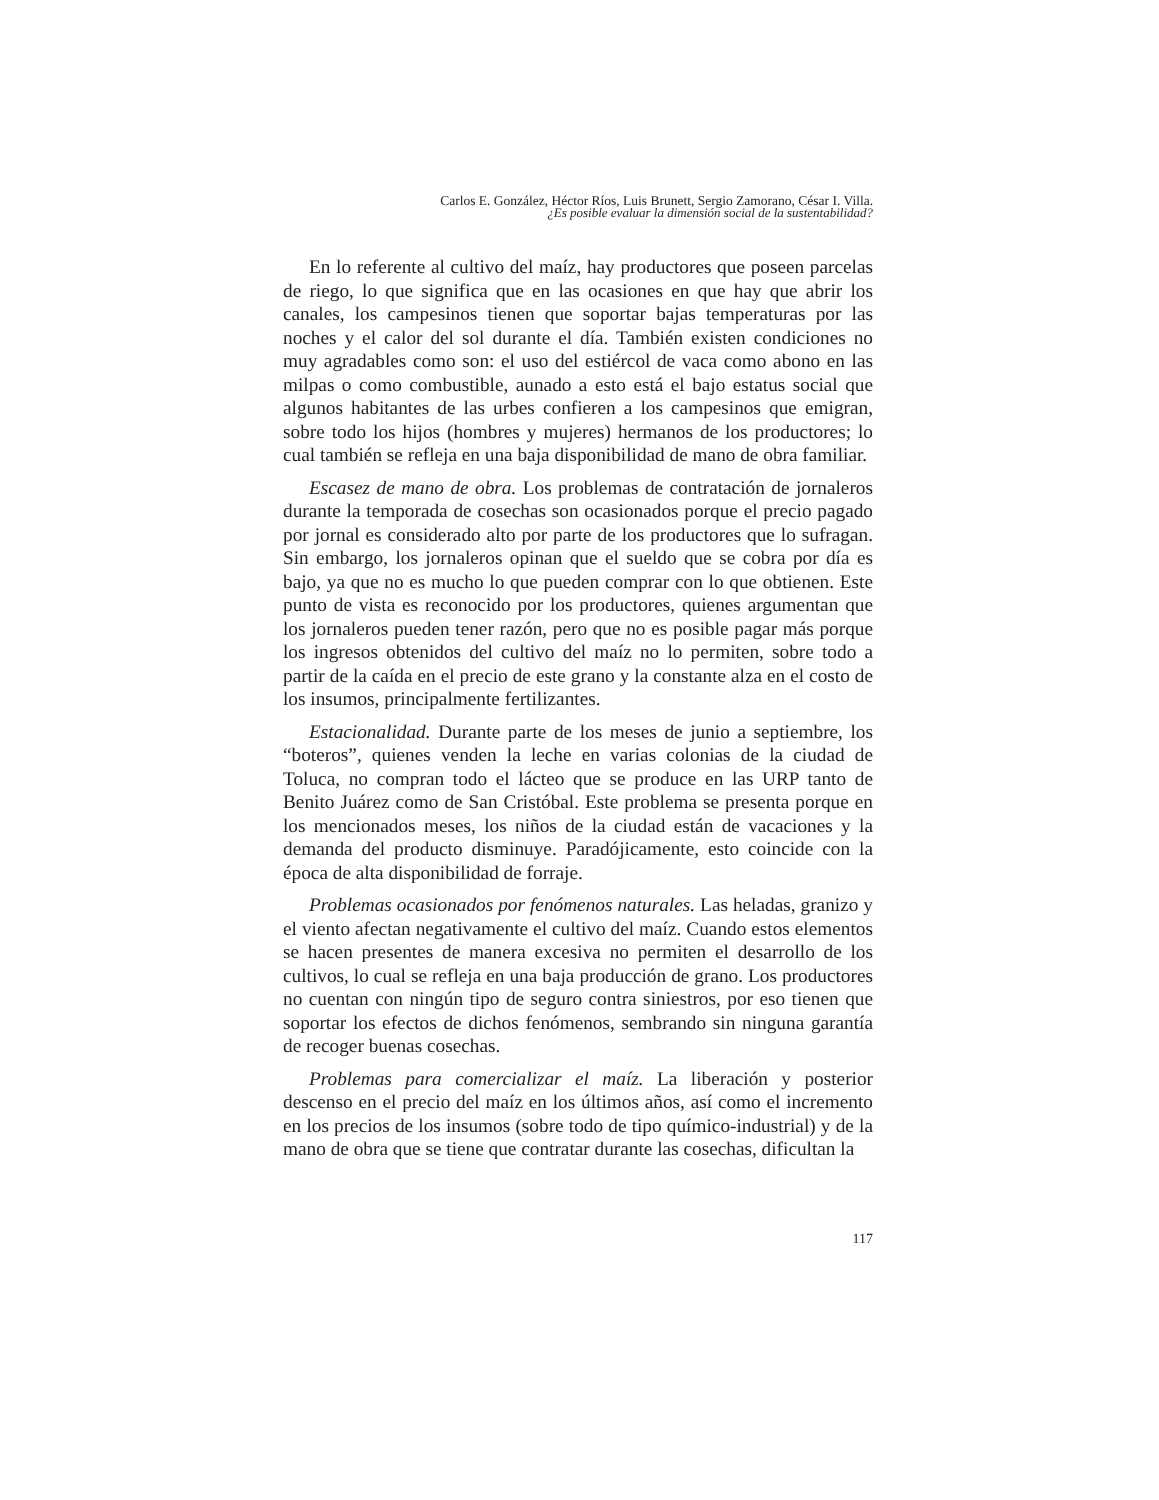Carlos E. González, Héctor Ríos, Luis Brunett, Sergio Zamorano, César I. Villa.
¿Es posible evaluar la dimensión social de la sustentabilidad?
En lo referente al cultivo del maíz, hay productores que poseen parcelas de riego, lo que significa que en las ocasiones en que hay que abrir los canales, los campesinos tienen que soportar bajas temperaturas por las noches y el calor del sol durante el día. También existen condiciones no muy agradables como son: el uso del estiércol de vaca como abono en las milpas o como combustible, aunado a esto está el bajo estatus social que algunos habitantes de las urbes confieren a los campesinos que emigran, sobre todo los hijos (hombres y mujeres) hermanos de los productores; lo cual también se refleja en una baja disponibilidad de mano de obra familiar.
Escasez de mano de obra. Los problemas de contratación de jornaleros durante la temporada de cosechas son ocasionados porque el precio pagado por jornal es considerado alto por parte de los productores que lo sufragan. Sin embargo, los jornaleros opinan que el sueldo que se cobra por día es bajo, ya que no es mucho lo que pueden comprar con lo que obtienen. Este punto de vista es reconocido por los productores, quienes argumentan que los jornaleros pueden tener razón, pero que no es posible pagar más porque los ingresos obtenidos del cultivo del maíz no lo permiten, sobre todo a partir de la caída en el precio de este grano y la constante alza en el costo de los insumos, principalmente fertilizantes.
Estacionalidad. Durante parte de los meses de junio a septiembre, los “boteros”, quienes venden la leche en varias colonias de la ciudad de Toluca, no compran todo el lácteo que se produce en las URP tanto de Benito Juárez como de San Cristóbal. Este problema se presenta porque en los mencionados meses, los niños de la ciudad están de vacaciones y la demanda del producto disminuye. Paradójicamente, esto coincide con la época de alta disponibilidad de forraje.
Problemas ocasionados por fenómenos naturales. Las heladas, granizo y el viento afectan negativamente el cultivo del maíz. Cuando estos elementos se hacen presentes de manera excesiva no permiten el desarrollo de los cultivos, lo cual se refleja en una baja producción de grano. Los productores no cuentan con ningún tipo de seguro contra siniestros, por eso tienen que soportar los efectos de dichos fenómenos, sembrando sin ninguna garantía de recoger buenas cosechas.
Problemas para comercializar el maíz. La liberación y posterior descenso en el precio del maíz en los últimos años, así como el incremento en los precios de los insumos (sobre todo de tipo químico-industrial) y de la mano de obra que se tiene que contratar durante las cosechas, dificultan la
117